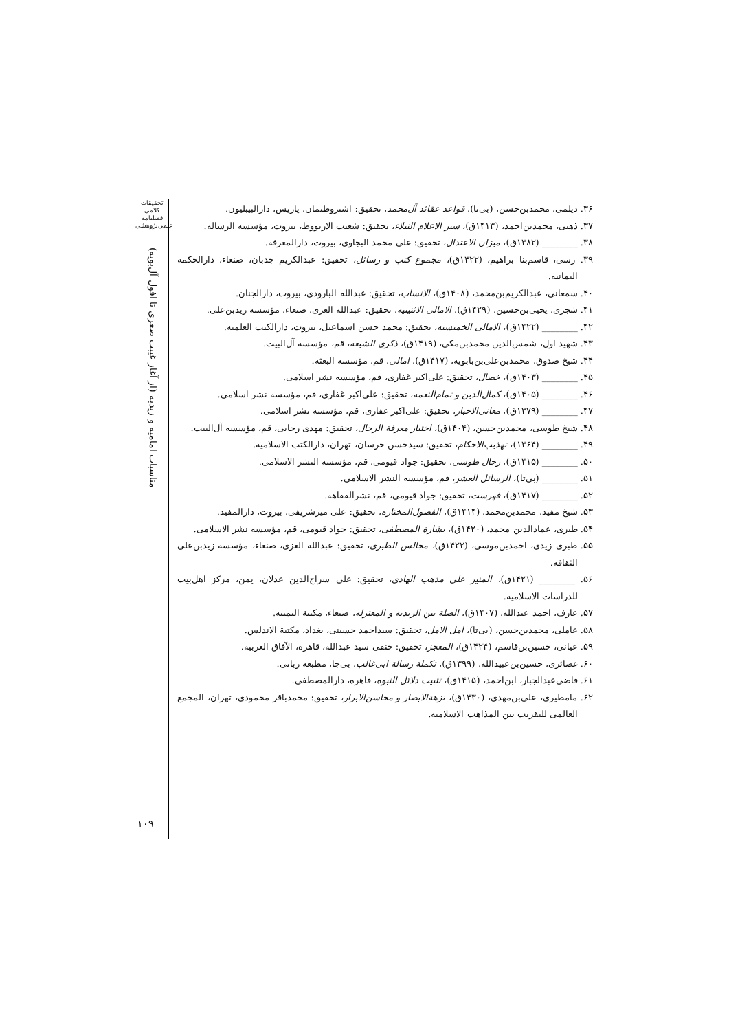تحقیقات کلامی
فصلنامه
علمی‌پژوهشی
مناسبات امامیه و زیدیه (از آغاز غیبت صغری تا افول آل‌بویه)
۱۰۹
۳۶. دیلمی، محمدبن‌حسن، (بی‌تا)، قواعد عقائد آل‌محمد، تحقیق: اشتروطتمان، پاریس، دارالبیبلیون.
۳۷. ذهبی، محمدبن‌احمد، (۱۴۱۳ق)، سیر الاعلام النبلاء، تحقیق: شعیب الارنووط، بیروت، مؤسسه الرساله.
۳۸. ________ (۱۳۸۲ق)، میزان الاعتدال، تحقیق: علی محمد البجاوی، بیروت، دارالمعرفه.
۳۹. رسی، قاسم‌بنا براهیم، (۱۴۲۲ق)، مجموع کتب و رسائل، تحقیق: عبدالکریم جدبان، صنعاء، دارالحکمه الیمانیه.
۴۰. سمعانی، عبدالکریم‌بن‌محمد، (۱۴۰۸ق)، الانساب، تحقیق: عبدالله البارودی، بیروت، دارالجنان.
۴۱. شجری، یحیی‌بن‌حسین، (۱۴۲۹ق)، الامالی الاثنینیه، تحقیق: عبدالله العزی، صنعاء، مؤسسه زیدبن‌علی.
۴۲. ________ (۱۴۲۲ق)، الامالی الخمیسیه، تحقیق: محمد حسن اسماعیل، بیروت، دارالکتب العلمیه.
۴۳. شهید اول، شمس‌الدین محمدبن‌مکی، (۱۴۱۹ق)، ذکری الشیعه، قم، مؤسسه آل‌البیت.
۴۴. شیخ صدوق، محمدبن‌علی‌بن‌بابویه، (۱۴۱۷ق)، امالی، قم، مؤسسه البعثه.
۴۵. ________ (۱۴۰۳ق)، خصال، تحقیق: علی‌اکبر غفاری، قم، مؤسسه نشر اسلامی.
۴۶. ________ (۱۴۰۵ق)، کمال‌الدین و تمام‌النعمه، تحقیق: علی‌اکبر غفاری، قم، مؤسسه نشر اسلامی.
۴۷. ________ (۱۳۷۹ق)، معانی‌الاخبار، تحقیق: علی‌اکبر غفاری، قم، مؤسسه نشر اسلامی.
۴۸. شیخ طوسی، محمدبن‌حسن، (۱۴۰۴ق)، اختیار معرفة الرجال، تحقیق: مهدی رجایی، قم، مؤسسه آل‌البیت.
۴۹. ________ (۱۳۶۴)، تهذیب‌الاحکام، تحقیق: سیدحسن خرسان، تهران، دارالکتب الاسلامیه.
۵۰. ________ (۱۴۱۵ق)، رجال طوسی، تحقیق: جواد قیومی، قم، مؤسسه النشر الاسلامی.
۵۱. ________ (بی‌تا)، الرسائل العشر، قم، مؤسسه النشر الاسلامی.
۵۲. ________ (۱۴۱۷ق)، فهرست، تحقیق: جواد قیومی، قم، نشرالفقاهه.
۵۳. شیخ مفید، محمدبن‌محمد، (۱۴۱۴ق)، الفصول‌المختاره، تحقیق: علی میرشریفی، بیروت، دارالمفید.
۵۴. طبری، عمادالدین محمد، (۱۴۲۰ق)، بشارة المصطفی، تحقیق: جواد قیومی، قم، مؤسسه نشر الاسلامی.
۵۵. طبری زیدی، احمدبن‌موسی، (۱۴۲۲ق)، مجالس الطبری، تحقیق: عبدالله العزی، صنعاء، مؤسسه زیدبن‌علی الثقافه.
۵۶. ________ (۱۴۲۱ق)، المنیر علی مذهب الهادی، تحقیق: علی سراج‌الدین عدلان، یمن، مرکز اهل‌بیت للدراسات الاسلامیه.
۵۷. عارف، احمد عبدالله، (۱۴۰۷ق)، الصلة بین الزیدیه و المعتزله، صنعاء، مکتبة الیمنیه.
۵۸. عاملی، محمدبن‌حسن، (بی‌تا)، امل الامل، تحقیق: سیداحمد حسینی، بغداد، مکتبة الاندلس.
۵۹. عیانی، حسین‌بن‌قاسم، (۱۴۲۴ق)، المعجز، تحقیق: حنفی سید عبدالله، قاهره، الآفاق العربیه.
۶۰. غضائری، حسین‌بن‌عبیدالله، (۱۳۹۹ق)، تکملة رسالة ابی‌غالب، بی‌جا، مطبعه ربانی.
۶۱. قاضی‌عبدالجبار، ابن‌احمد، (۱۴۱۵ق)، تثبیت دلائل النبوه، قاهره، دارالمصطفی.
۶۲. مامطیری، علی‌بن‌مهدی، (۱۴۳۰ق)، نزهةالابصار و محاسن‌الابرار، تحقیق: محمدباقر محمودی، تهران، المجمع العالمی للتقریب بین المذاهب الاسلامیه.